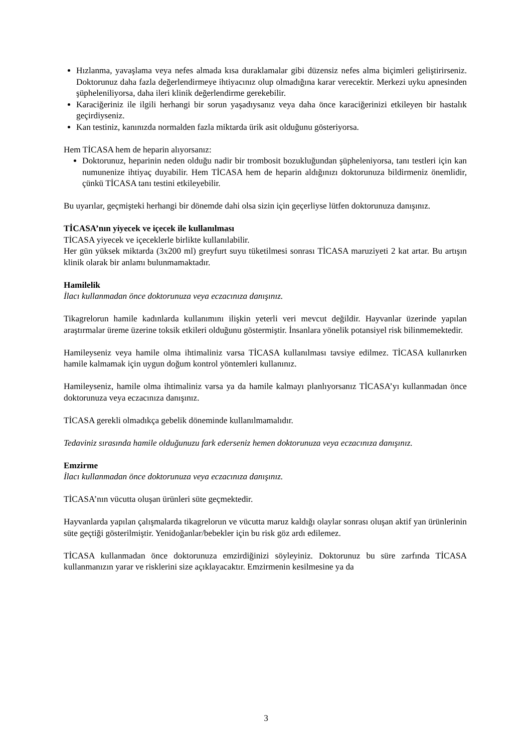Hızlanma, yavaşlama veya nefes almada kısa duraklamalar gibi düzensiz nefes alma biçimleri geliştirirseniz. Doktorunuz daha fazla değerlendirmeye ihtiyacınız olup olmadığına karar verecektir. Merkezi uyku apnesinden şüpheleniliyorsa, daha ileri klinik değerlendirme gerekebilir.
Karaciğeriniz ile ilgili herhangi bir sorun yaşadıysanız veya daha önce karaciğerinizi etkileyen bir hastalık geçirdiyseniz.
Kan testiniz, kanınızda normalden fazla miktarda ürik asit olduğunu gösteriyorsa.
Hem TİCASA hem de heparin alıyorsanız:
Doktorunuz, heparinin neden olduğu nadir bir trombosit bozukluğundan şüpheleniyorsa, tanı testleri için kan numunenize ihtiyaç duyabilir. Hem TİCASA hem de heparin aldığınızı doktorunuza bildirmeniz önemlidir, çünkü TİCASA tanı testini etkileyebilir.
Bu uyarılar, geçmişteki herhangi bir dönemde dahi olsa sizin için geçerliyse lütfen doktorunuza danışınız.
TİCASA’nın yiyecek ve içecek ile kullanılması
TİCASA yiyecek ve içeceklerle birlikte kullanılabilir.
Her gün yüksek miktarda (3x200 ml) greyfurt suyu tüketilmesi sonrası TİCASA maruziyeti 2 kat artar. Bu artışın klinik olarak bir anlamı bulunmamaktadır.
Hamilelik
İlacı kullanmadan önce doktorunuza veya eczacınıza danışınız.
Tikagrelorun hamile kadınlarda kullanımını ilişkin yeterli veri mevcut değildir. Hayvanlar üzerinde yapılan araştırmalar üreme üzerine toksik etkileri olduğunu göstermiştir. İnsanlara yönelik potansiyel risk bilinmemektedir.
Hamileyseniz veya hamile olma ihtimaliniz varsa TİCASA kullanılması tavsiye edilmez. TİCASA kullanırken hamile kalmamak için uygun doğum kontrol yöntemleri kullanınız.
Hamileyseniz, hamile olma ihtimaliniz varsa ya da hamile kalmayı planlıyorsanız TİCASA’yı kullanmadan önce doktorunuza veya eczacınıza danışınız.
TİCASA gerekli olmadıkça gebelik döneminde kullanılmamalıdır.
Tedaviniz sırasında hamile olduğunuzu fark ederseniz hemen doktorunuza veya eczacınıza danışınız.
Emzirme
İlacı kullanmadan önce doktorunuza veya eczacınıza danışınız.
TİCASA’nın vücutta oluşan ürünleri süte geçmektedir.
Hayvanlarda yapılan çalışmalarda tikagrelorun ve vücutta maruz kaldığı olaylar sonrası oluşan aktif yan ürünlerinin süte geçtiği gösterilmiştir. Yenidoğanlar/bebekler için bu risk göz ardı edilemez.
TİCASA kullanmadan önce doktorunuza emzirdiğinizi söyleyiniz. Doktorunuz bu süre zarfında TİCASA kullanmanızın yarar ve risklerini size açıklayacaktır. Emzirmenin kesilmesine ya da
3